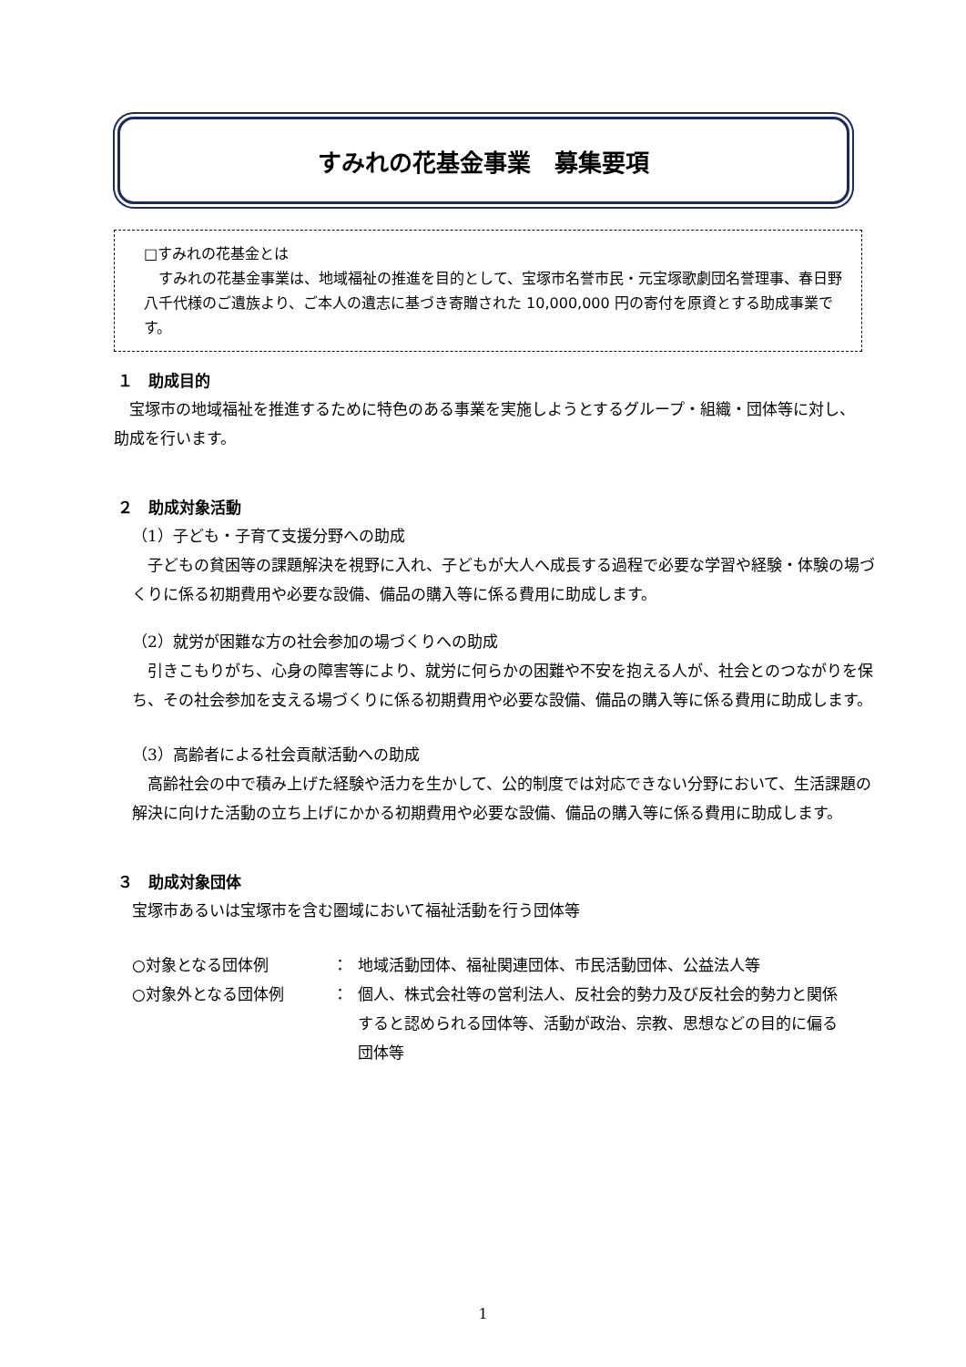すみれの花基金事業　募集要項
□すみれの花基金とは
　すみれの花基金事業は、地域福祉の推進を目的として、宝塚市名誉市民・元宝塚歌劇団名誉理事、春日野八千代様のご遺族より、ご本人の遺志に基づき寄贈された 10,000,000 円の寄付を原資とする助成事業です。
１　助成目的
　宝塚市の地域福祉を推進するために特色のある事業を実施しようとするグループ・組織・団体等に対し、助成を行います。
２　助成対象活動
（1）子ども・子育て支援分野への助成
　子どもの貧困等の課題解決を視野に入れ、子どもが大人へ成長する過程で必要な学習や経験・体験の場づくりに係る初期費用や必要な設備、備品の購入等に係る費用に助成します。
（2）就労が困難な方の社会参加の場づくりへの助成
　引きこもりがち、心身の障害等により、就労に何らかの困難や不安を抱える人が、社会とのつながりを保ち、その社会参加を支える場づくりに係る初期費用や必要な設備、備品の購入等に係る費用に助成します。
（3）高齢者による社会貢献活動への助成
　高齢社会の中で積み上げた経験や活力を生かして、公的制度では対応できない分野において、生活課題の解決に向けた活動の立ち上げにかかる初期費用や必要な設備、備品の購入等に係る費用に助成します。
３　助成対象団体
宝塚市あるいは宝塚市を含む圏域において福祉活動を行う団体等
○対象となる団体例 ： 地域活動団体、福祉関連団体、市民活動団体、公益法人等
○対象外となる団体例 ： 個人、株式会社等の営利法人、反社会的勢力及び反社会的勢力と関係すると認められる団体等、活動が政治、宗教、思想などの目的に偏る団体等
1